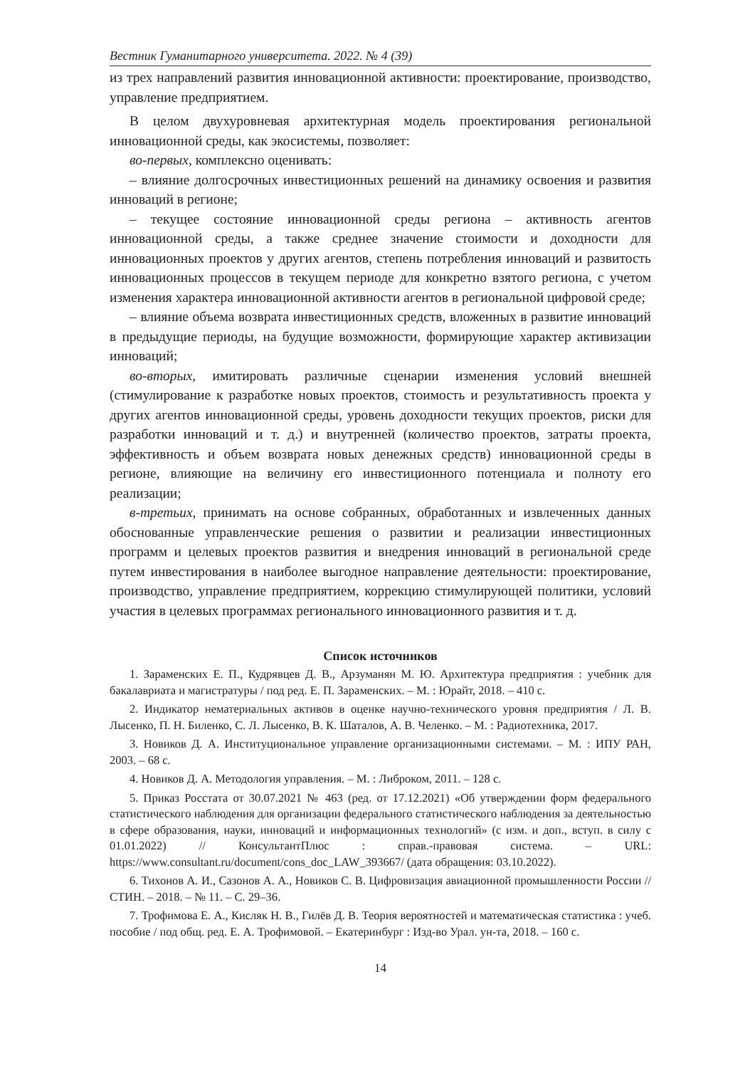Вестник Гуманитарного университета. 2022. № 4 (39)
из трех направлений развития инновационной активности: проектирование, производство, управление предприятием.
В целом двухуровневая архитектурная модель проектирования региональной инновационной среды, как экосистемы, позволяет:
во-первых, комплексно оценивать:
– влияние долгосрочных инвестиционных решений на динамику освоения и развития инноваций в регионе;
– текущее состояние инновационной среды региона – активность агентов инновационной среды, а также среднее значение стоимости и доходности для инновационных проектов у других агентов, степень потребления инноваций и развитость инновационных процессов в текущем периоде для конкретно взятого региона, с учетом изменения характера инновационной активности агентов в региональной цифровой среде;
– влияние объема возврата инвестиционных средств, вложенных в развитие инноваций в предыдущие периоды, на будущие возможности, формирующие характер активизации инноваций;
во-вторых, имитировать различные сценарии изменения условий внешней (стимулирование к разработке новых проектов, стоимость и результативность проекта у других агентов инновационной среды, уровень доходности текущих проектов, риски для разработки инноваций и т. д.) и внутренней (количество проектов, затраты проекта, эффективность и объем возврата новых денежных средств) инновационной среды в регионе, влияющие на величину его инвестиционного потенциала и полноту его реализации;
в-третьих, принимать на основе собранных, обработанных и извлеченных данных обоснованные управленческие решения о развитии и реализации инвестиционных программ и целевых проектов развития и внедрения инноваций в региональной среде путем инвестирования в наиболее выгодное направление деятельности: проектирование, производство, управление предприятием, коррекцию стимулирующей политики, условий участия в целевых программах регионального инновационного развития и т. д.
Список источников
1. Зараменских Е. П., Кудрявцев Д. В., Арзуманян М. Ю. Архитектура предприятия : учебник для бакалавриата и магистратуры / под ред. Е. П. Зараменских. – М. : Юрайт, 2018. – 410 с.
2. Индикатор нематериальных активов в оценке научно-технического уровня предприятия / Л. В. Лысенко, П. Н. Биленко, С. Л. Лысенко, В. К. Шаталов, А. В. Челенко. – М. : Радиотехника, 2017.
3. Новиков Д. А. Институциональное управление организационными системами. – М. : ИПУ РАН, 2003. – 68 с.
4. Новиков Д. А. Методология управления. – М. : Либроком, 2011. – 128 с.
5. Приказ Росстата от 30.07.2021 № 463 (ред. от 17.12.2021) «Об утверждении форм федерального статистического наблюдения для организации федерального статистического наблюдения за деятельностью в сфере образования, науки, инноваций и информационных технологий» (с изм. и доп., вступ. в силу с 01.01.2022) // КонсультантПлюс : справ.-правовая система. – URL: https://www.consultant.ru/document/cons_doc_LAW_393667/ (дата обращения: 03.10.2022).
6. Тихонов А. И., Сазонов А. А., Новиков С. В. Цифровизация авиационной промышленности России // СТИН. – 2018. – № 11. – С. 29–36.
7. Трофимова Е. А., Кисляк Н. В., Гилёв Д. В. Теория вероятностей и математическая статистика : учеб. пособие / под общ. ред. Е. А. Трофимовой. – Екатеринбург : Изд-во Урал. ун-та, 2018. – 160 с.
14